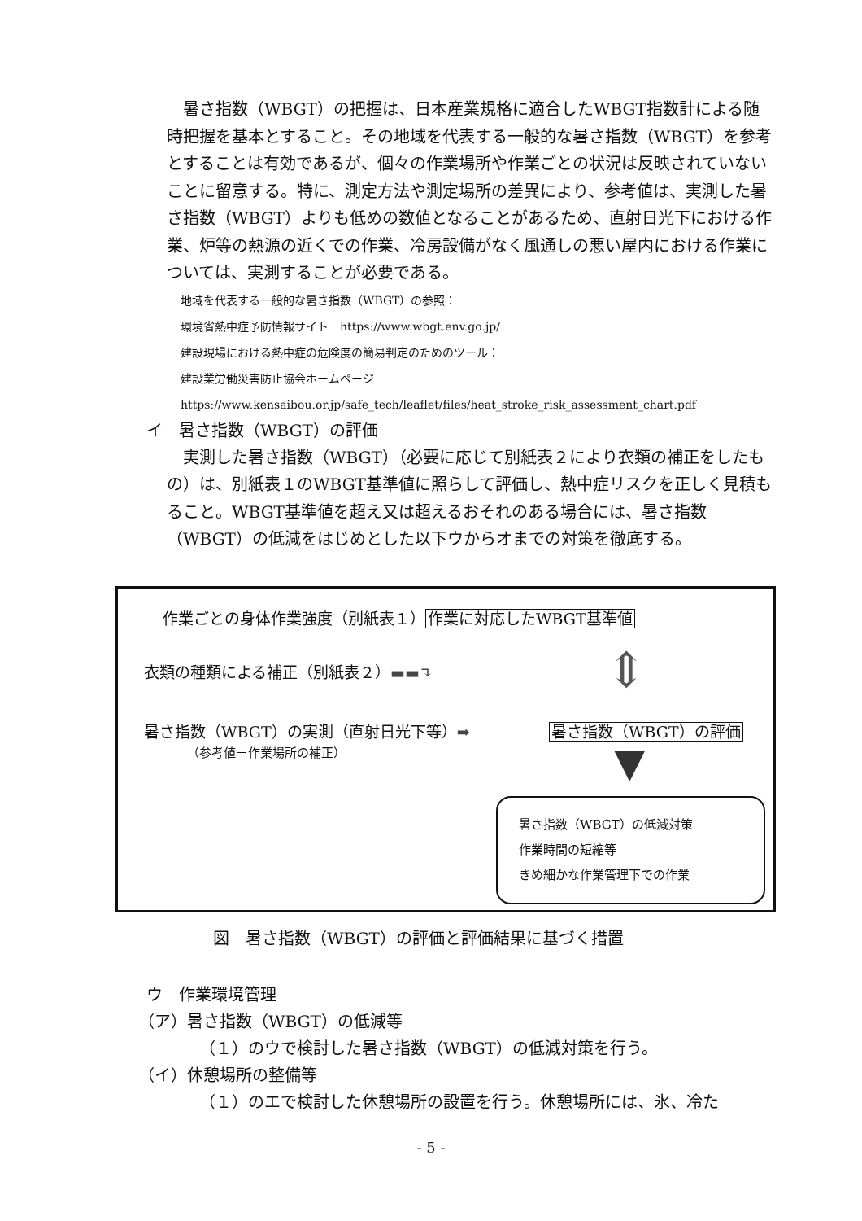暑さ指数（WBGT）の把握は、日本産業規格に適合したWBGT指数計による随時把握を基本とすること。その地域を代表する一般的な暑さ指数（WBGT）を参考とすることは有効であるが、個々の作業場所や作業ごとの状況は反映されていないことに留意する。特に、測定方法や測定場所の差異により、参考値は、実測した暑さ指数（WBGT）よりも低めの数値となることがあるため、直射日光下における作業、炉等の熱源の近くでの作業、冷房設備がなく風通しの悪い屋内における作業については、実測することが必要である。
地域を代表する一般的な暑さ指数（WBGT）の参照：
環境省熱中症予防情報サイト　https://www.wbgt.env.go.jp/
建設現場における熱中症の危険度の簡易判定のためのツール：
建設業労働災害防止協会ホームページ
https://www.kensaibou.or.jp/safe_tech/leaflet/files/heat_stroke_risk_assessment_chart.pdf
イ　暑さ指数（WBGT）の評価
実測した暑さ指数（WBGT）（必要に応じて別紙表２により衣類の補正をしたもの）は、別紙表１のWBGT基準値に照らして評価し、熱中症リスクを正しく見積もること。WBGT基準値を超え又は超えるおそれのある場合には、暑さ指数（WBGT）の低減をはじめとした以下ウからオまでの対策を徹底する。
作業ごとの身体作業強度（別紙表１）作業に対応したWBGT基準値
⇕
衣類の種類による補正（別紙表２）▬▬↴
暑さ指数（WBGT）の実測（直射日光下等）➡
暑さ指数（WBGT）の評価
（参考値＋作業場所の補正） ▼
暑さ指数（WBGT）の低減対策
作業時間の短縮等
きめ細かな作業管理下での作業
図　暑さ指数（WBGT）の評価と評価結果に基づく措置
ウ　作業環境管理
（ア）暑さ指数（WBGT）の低減等
（１）のウで検討した暑さ指数（WBGT）の低減対策を行う。
（イ）休憩場所の整備等
（１）のエで検討した休憩場所の設置を行う。休憩場所には、氷、冷た
- 5 -